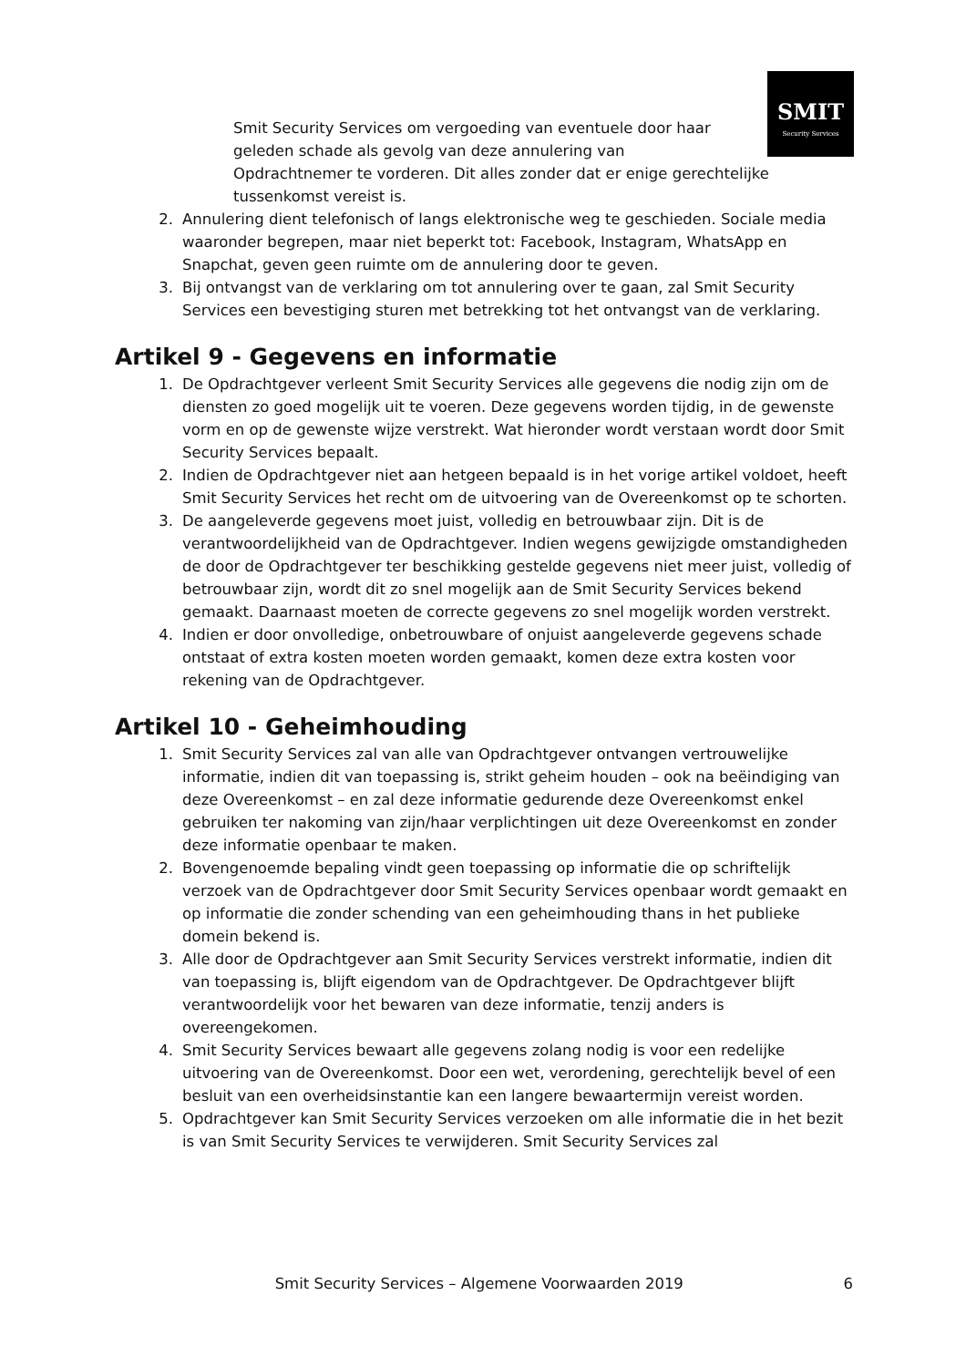SMIT
Security Services
Smit Security Services om vergoeding van eventuele door haar geleden schade als gevolg van deze annulering van
Opdrachtnemer te vorderen. Dit alles zonder dat er enige gerechtelijke tussenkomst vereist is.
2. Annulering dient telefonisch of langs elektronische weg te geschieden. Sociale media waaronder begrepen, maar niet beperkt tot: Facebook, Instagram, WhatsApp en Snapchat, geven geen ruimte om de annulering door te geven.
3. Bij ontvangst van de verklaring om tot annulering over te gaan, zal Smit Security Services een bevestiging sturen met betrekking tot het ontvangst van de verklaring.
Artikel 9 - Gegevens en informatie
1. De Opdrachtgever verleent Smit Security Services alle gegevens die nodig zijn om de diensten zo goed mogelijk uit te voeren. Deze gegevens worden tijdig, in de gewenste vorm en op de gewenste wijze verstrekt. Wat hieronder wordt verstaan wordt door Smit Security Services bepaalt.
2. Indien de Opdrachtgever niet aan hetgeen bepaald is in het vorige artikel voldoet, heeft Smit Security Services het recht om de uitvoering van de Overeenkomst op te schorten.
3. De aangeleverde gegevens moet juist, volledig en betrouwbaar zijn. Dit is de verantwoordelijkheid van de Opdrachtgever. Indien wegens gewijzigde omstandigheden de door de Opdrachtgever ter beschikking gestelde gegevens niet meer juist, volledig of betrouwbaar zijn, wordt dit zo snel mogelijk aan de Smit Security Services bekend gemaakt. Daarnaast moeten de correcte gegevens zo snel mogelijk worden verstrekt.
4. Indien er door onvolledige, onbetrouwbare of onjuist aangeleverde gegevens schade ontstaat of extra kosten moeten worden gemaakt, komen deze extra kosten voor rekening van de Opdrachtgever.
Artikel 10 - Geheimhouding
1. Smit Security Services zal van alle van Opdrachtgever ontvangen vertrouwelijke informatie, indien dit van toepassing is, strikt geheim houden – ook na beëindiging van deze Overeenkomst – en zal deze informatie gedurende deze Overeenkomst enkel gebruiken ter nakoming van zijn/haar verplichtingen uit deze Overeenkomst en zonder deze informatie openbaar te maken.
2. Bovengenoemde bepaling vindt geen toepassing op informatie die op schriftelijk verzoek van de Opdrachtgever door Smit Security Services openbaar wordt gemaakt en op informatie die zonder schending van een geheimhouding thans in het publieke domein bekend is.
3. Alle door de Opdrachtgever aan Smit Security Services verstrekt informatie, indien dit van toepassing is, blijft eigendom van de Opdrachtgever. De Opdrachtgever blijft verantwoordelijk voor het bewaren van deze informatie, tenzij anders is overeengekomen.
4. Smit Security Services bewaart alle gegevens zolang nodig is voor een redelijke uitvoering van de Overeenkomst. Door een wet, verordening, gerechtelijk bevel of een besluit van een overheidsinstantie kan een langere bewaartermijn vereist worden.
5. Opdrachtgever kan Smit Security Services verzoeken om alle informatie die in het bezit is van Smit Security Services te verwijderen. Smit Security Services zal
Smit Security Services – Algemene Voorwaarden 2019 6